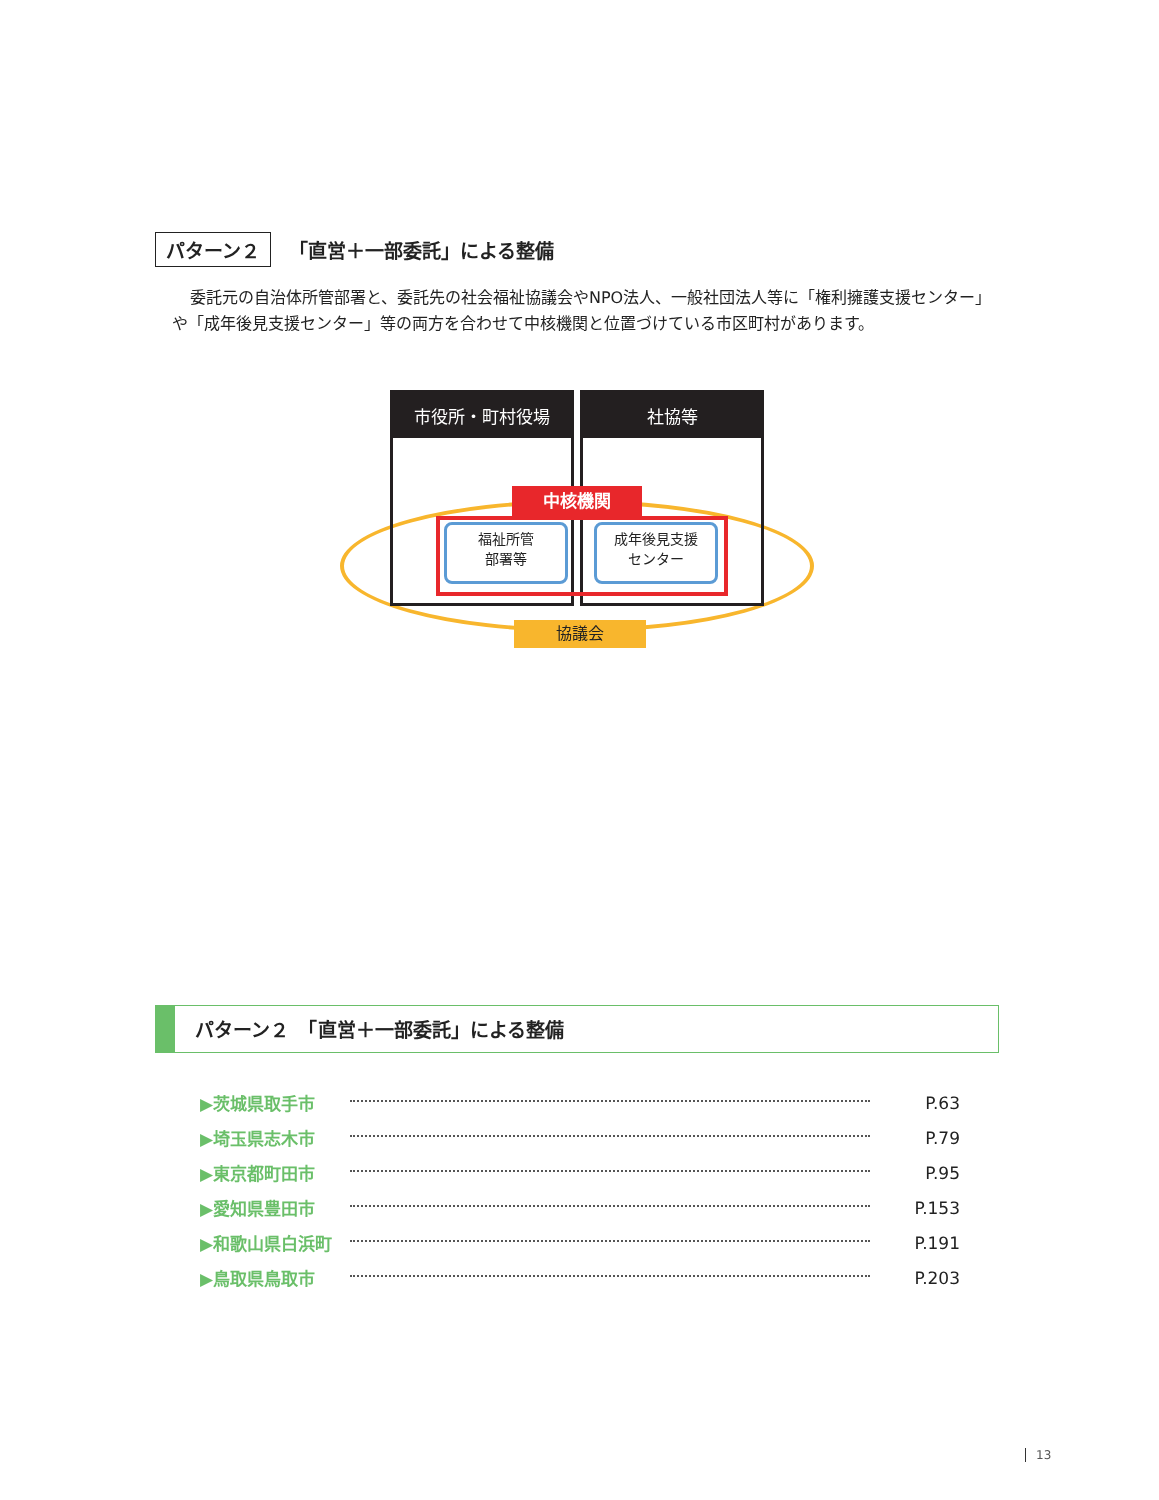パターン２ 「直営＋一部委託」による整備
委託元の自治体所管部署と、委託先の社会福祉協議会やNPO法人、一般社団法人等に「権利擁護支援センター」や「成年後見支援センター」等の両方を合わせて中核機関と位置づけている市区町村があります。
市役所・町村役場 社協等
中核機関
福祉所管
部署等
成年後見支援
センター
協議会
パターン２　「直営＋一部委託」による整備
▶茨城県取手市 P.63
▶埼玉県志木市 P.79
▶東京都町田市 P.95
▶愛知県豊田市 P.153
▶和歌山県白浜町 P.191
▶鳥取県鳥取市 P.203
13